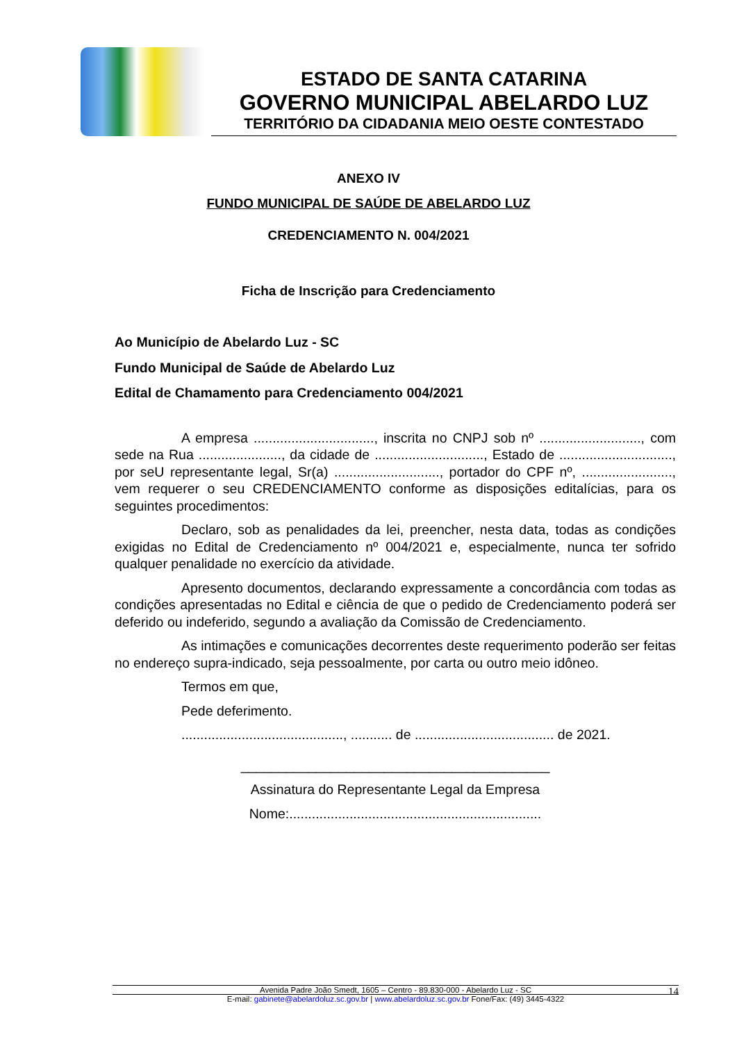ESTADO DE SANTA CATARINA
GOVERNO MUNICIPAL ABELARDO LUZ
TERRITÓRIO DA CIDADANIA MEIO OESTE CONTESTADO
ANEXO IV
FUNDO MUNICIPAL DE SAÚDE DE ABELARDO LUZ
CREDENCIAMENTO N. 004/2021
Ficha de Inscrição para Credenciamento
Ao Município de Abelardo Luz - SC
Fundo Municipal de Saúde de Abelardo Luz
Edital de Chamamento para Credenciamento 004/2021
A empresa ................................, inscrita no CNPJ sob nº ..........................., com sede na Rua ......................, da cidade de ............................., Estado de .............................., por seU representante legal, Sr(a) ............................, portador do CPF nº, ........................, vem requerer o seu CREDENCIAMENTO conforme as disposições editalícias, para os seguintes procedimentos:
Declaro, sob as penalidades da lei, preencher, nesta data, todas as condições exigidas no Edital de Credenciamento nº 004/2021 e, especialmente, nunca ter sofrido qualquer penalidade no exercício da atividade.
Apresento documentos, declarando expressamente a concordância com todas as condições apresentadas no Edital e ciência de que o pedido de Credenciamento poderá ser deferido ou indeferido, segundo a avaliação da Comissão de Credenciamento.
As intimações e comunicações decorrentes deste requerimento poderão ser feitas no endereço supra-indicado, seja pessoalmente, por carta ou outro meio idôneo.
Termos em que,
Pede deferimento.
..........................................., ........... de ..................................... de 2021.
_________________________________________
Assinatura do Representante Legal da Empresa
Nome:...................................................................
Avenida Padre João Smedt, 1605 – Centro - 89.830-000 - Abelardo Luz - SC 14
E-mail: gabinete@abelardoluz.sc.gov.br | www.abelardoluz.sc.gov.br Fone/Fax: (49) 3445-4322